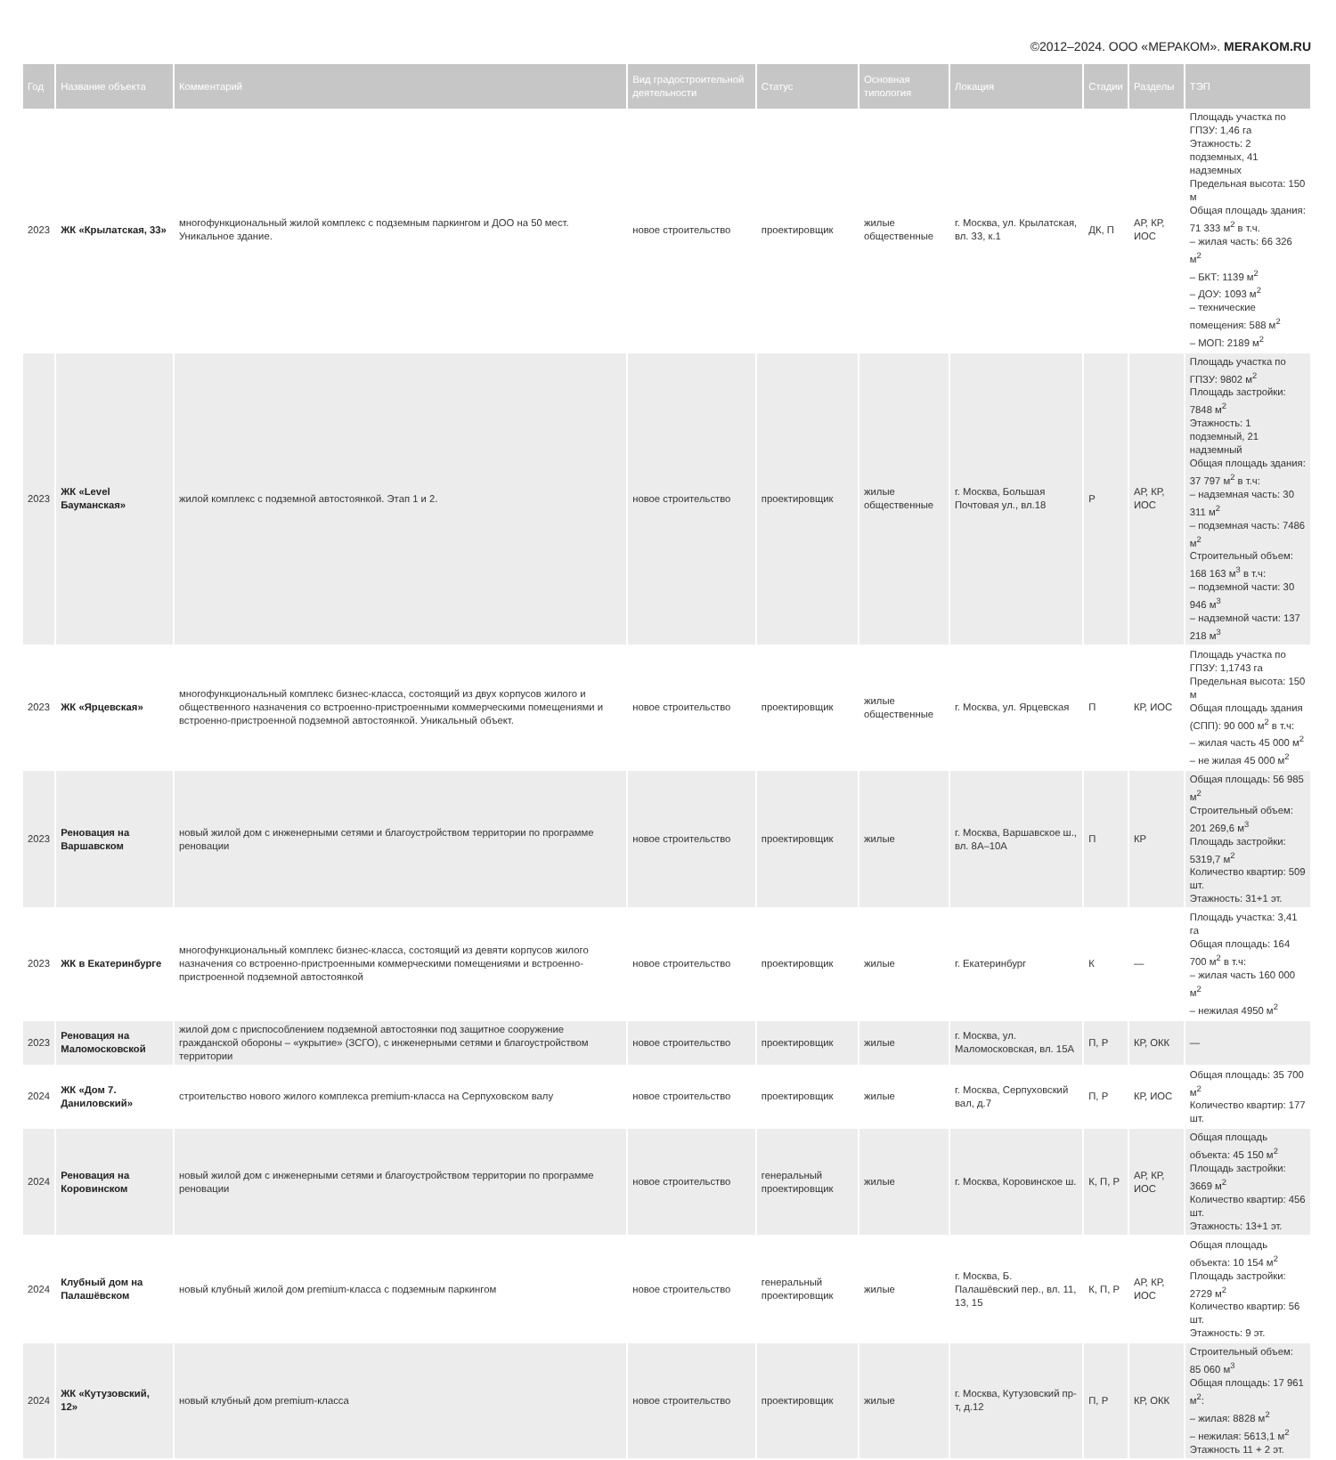©2012–2024. ООО «МЕРАКОМ». MERAKOM.RU
| Год | Название объекта | Комментарий | Вид градостроительной деятельности | Статус | Основная типология | Локация | Стадии | Разделы | ТЭП |
| --- | --- | --- | --- | --- | --- | --- | --- | --- | --- |
| 2023 | ЖК «Крылатская, 33» | многофункциональный жилой комплекс с подземным паркингом и ДОО на 50 мест. Уникальное здание. | новое строительство | проектировщик | жилые общественные | г. Москва, ул. Крылатская, вл. 33, к.1 | ДК, П | АР, КР, ИОС | Площадь участка по ГПЗУ: 1,46 га Этажность: 2 подземных, 41 надземных Предельная высота: 150 м Общая площадь здания: 71 333 м<sup>2</sup> в т.ч. – жилая часть: 66 326 м<sup>2</sup> – БКТ: 1139 м<sup>2</sup> – ДОУ: 1093 м<sup>2</sup> – технические помещения: 588 м<sup>2</sup> – МОП: 2189 м<sup>2</sup> |
| 2023 | ЖК «Level Бауманская» | жилой комплекс с подземной автостоянкой. Этап 1 и 2. | новое строительство | проектировщик | жилые общественные | г. Москва, Большая Почтовая ул., вл.18 | Р | АР, КР, ИОС | Площадь участка по ГПЗУ: 9802 м<sup>2</sup> Площадь застройки: 7848 м<sup>2</sup> Этажность: 1 подземный, 21 надземный Общая площадь здания: 37 797 м<sup>2</sup> в т.ч: – надземная часть: 30 311 м<sup>2</sup> – подземная часть: 7486 м<sup>2</sup> Строительный объем: 168 163 м<sup>3</sup> в т.ч: – подземной части: 30 946 м<sup>3</sup> – надземной части: 137 218 м<sup>3</sup> |
| 2023 | ЖК «Ярцевская» | многофункциональный комплекс бизнес-класса, состоящий из двух корпусов жилого и общественного назначения со встроенно-пристроенными коммерческими помещениями и встроенно-пристроенной подземной автостоянкой. Уникальный объект. | новое строительство | проектировщик | жилые общественные | г. Москва, ул. Ярцевская | П | КР, ИОС | Площадь участка по ГПЗУ: 1,1743 га Предельная высота: 150 м Общая площадь здания (СПП): 90 000 м<sup>2</sup> в т.ч: – жилая часть 45 000 м<sup>2</sup> – не жилая 45 000 м<sup>2</sup> |
| 2023 | Реновация на Варшавском | новый жилой дом с инженерными сетями и благоустройством территории по программе реновации | новое строительство | проектировщик | жилые | г. Москва, Варшавское ш., вл. 8А–10А | П | КР | Общая площадь: 56 985 м<sup>2</sup> Строительный объем: 201 269,6 м<sup>3</sup> Площадь застройки: 5319,7 м<sup>2</sup> Количество квартир: 509 шт. Этажность: 31+1 эт. |
| 2023 | ЖК в Екатеринбурге | многофункциональный комплекс бизнес-класса, состоящий из девяти корпусов жилого назначения со встроенно-пристроенными коммерческими помещениями и встроенно-пристроенной подземной автостоянкой | новое строительство | проектировщик | жилые | г. Екатеринбург | К | — | Площадь участка: 3,41 га Общая площадь: 164 700 м<sup>2</sup> в т.ч: – жилая часть 160 000 м<sup>2</sup> – нежилая 4950 м<sup>2</sup> |
| 2023 | Реновация на Маломосковской | жилой дом с приспособлением подземной автостоянки под защитное сооружение гражданской обороны – «укрытие» (ЗСГО), с инженерными сетями и благоустройством территории | новое строительство | проектировщик | жилые | г. Москва, ул. Маломосковская, вл. 15А | П, Р | КР, ОКК | — |
| 2024 | ЖК «Дом 7. Даниловский» | строительство нового жилого комплекса premium-класса на Серпуховском валу | новое строительство | проектировщик | жилые | г. Москва, Серпуховский вал, д.7 | П, Р | КР, ИОС | Общая площадь: 35 700 м<sup>2</sup> Количество квартир: 177 шт. |
| 2024 | Реновация на Коровинском | новый жилой дом с инженерными сетями и благоустройством территории по программе реновации | новое строительство | генеральный проектировщик | жилые | г. Москва, Коровинское ш. | К, П, Р | АР, КР, ИОС | Общая площадь объекта: 45 150 м<sup>2</sup> Площадь застройки: 3669 м<sup>2</sup> Количество квартир: 456 шт. Этажность: 13+1 эт. |
| 2024 | Клубный дом на Палашёвском | новый клубный жилой дом premium-класса с подземным паркингом | новое строительство | генеральный проектировщик | жилые | г. Москва, Б. Палашёвский пер., вл. 11, 13, 15 | К, П, Р | АР, КР, ИОС | Общая площадь объекта: 10 154 м<sup>2</sup> Площадь застройки: 2729 м<sup>2</sup> Количество квартир: 56 шт. Этажность: 9 эт. |
| 2024 | ЖК «Кутузовский, 12» | новый клубный дом premium-класса | новое строительство | проектировщик | жилые | г. Москва, Кутузовский пр-т, д.12 | П, Р | КР, ОКК | Строительный объем: 85 060 м<sup>3</sup> Общая площадь: 17 961 м<sup>2</sup>: – жилая: 8828 м<sup>2</sup> – нежилая: 5613,1 м<sup>2</sup> Этажность 11 + 2 эт. |